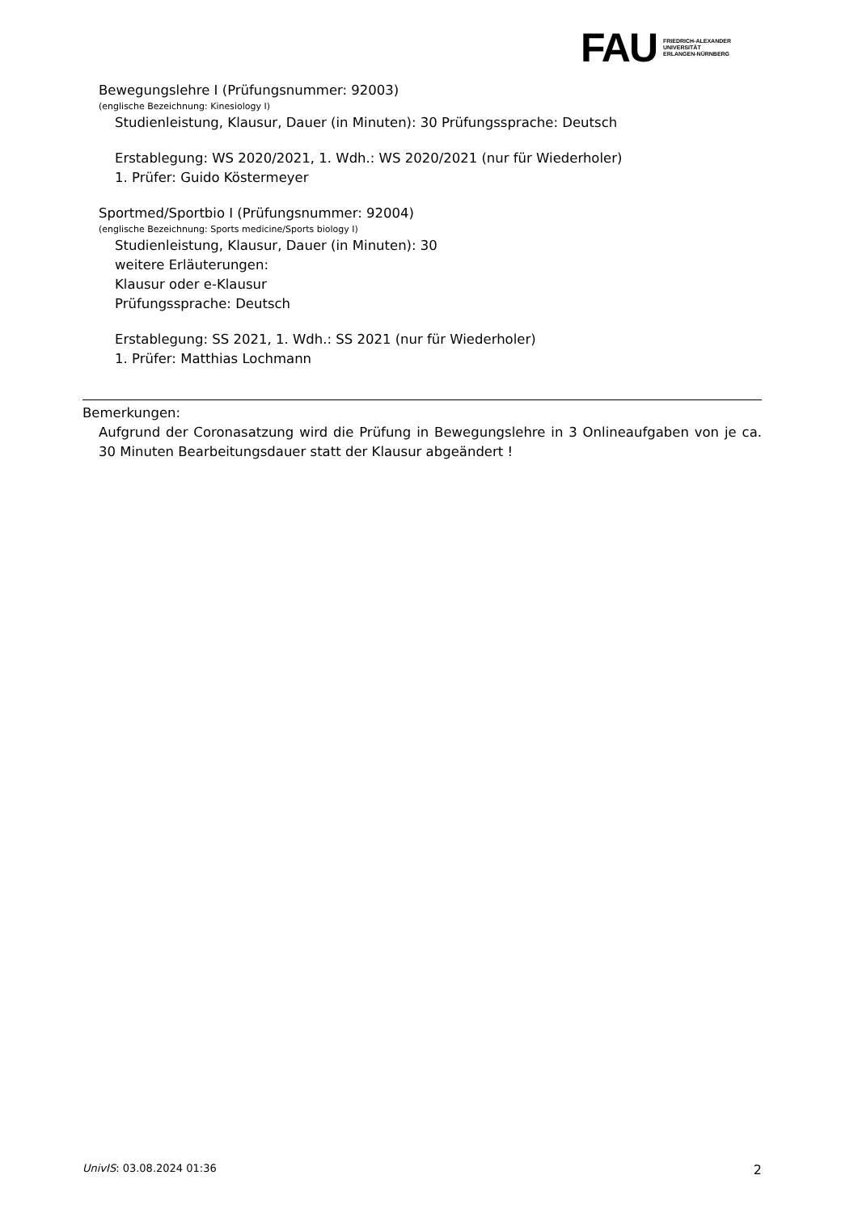FAU
FRIEDRICH-ALEXANDER
UNIVERSITÄT
ERLANGEN-NÜRNBERG
Bewegungslehre I (Prüfungsnummer: 92003)
(englische Bezeichnung: Kinesiology I)
Studienleistung, Klausur, Dauer (in Minuten): 30 Prüfungssprache: Deutsch
Erstablegung: WS 2020/2021, 1. Wdh.: WS 2020/2021 (nur für Wiederholer)
1. Prüfer: Guido Köstermeyer
Sportmed/Sportbio I (Prüfungsnummer: 92004)
(englische Bezeichnung: Sports medicine/Sports biology I)
Studienleistung, Klausur, Dauer (in Minuten): 30
weitere Erläuterungen:
Klausur oder e-Klausur
Prüfungssprache: Deutsch
Erstablegung: SS 2021, 1. Wdh.: SS 2021 (nur für Wiederholer)
1. Prüfer: Matthias Lochmann
Bemerkungen:
Aufgrund der Coronasatzung wird die Prüfung in Bewegungslehre in 3 Onlineaufgaben von je ca. 30 Minuten Bearbeitungsdauer statt der Klausur abgeändert !
UnivIS: 03.08.2024 01:36 2